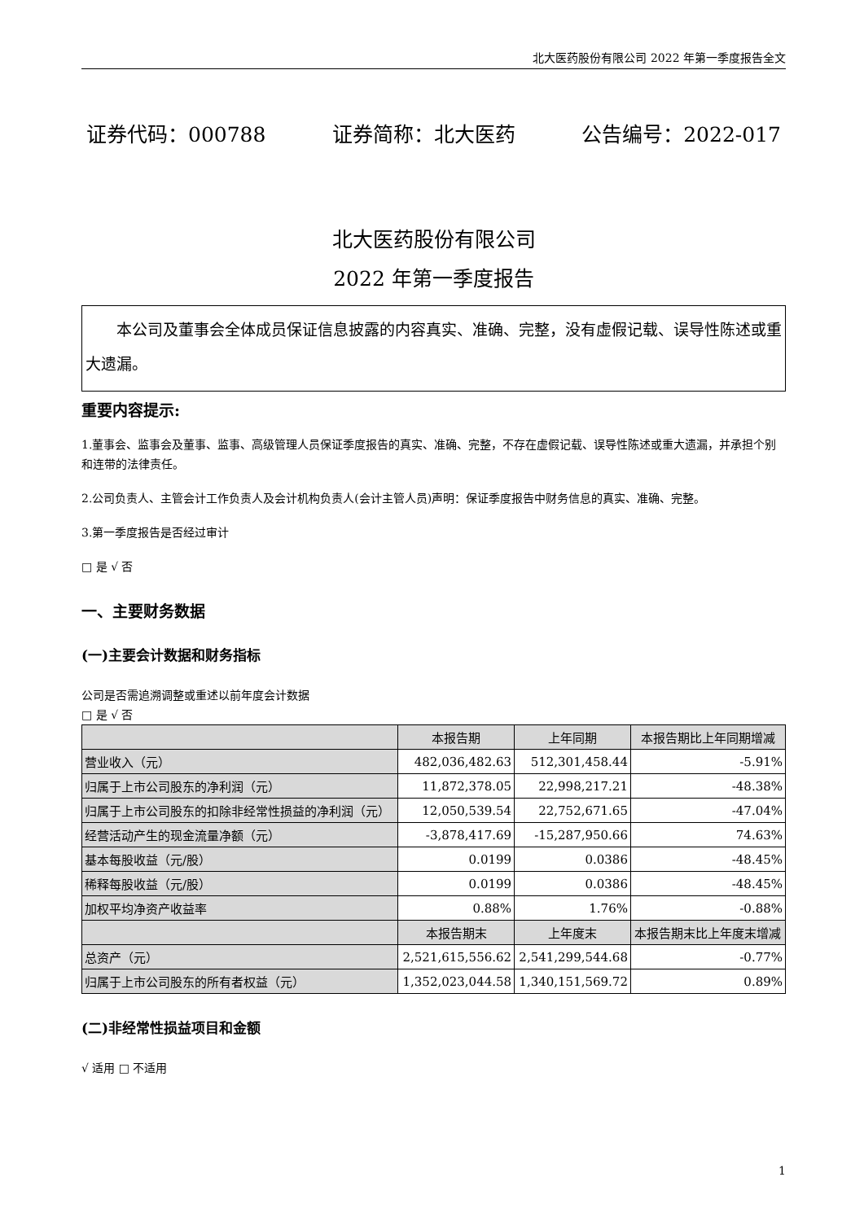北大医药股份有限公司 2022 年第一季度报告全文
证券代码：000788 证券简称：北大医药 公告编号：2022-017
北大医药股份有限公司
2022 年第一季度报告
本公司及董事会全体成员保证信息披露的内容真实、准确、完整，没有虚假记载、误导性陈述或重大遗漏。
重要内容提示:
1.董事会、监事会及董事、监事、高级管理人员保证季度报告的真实、准确、完整，不存在虚假记载、误导性陈述或重大遗漏，并承担个别和连带的法律责任。
2.公司负责人、主管会计工作负责人及会计机构负责人(会计主管人员)声明：保证季度报告中财务信息的真实、准确、完整。
3.第一季度报告是否经过审计
□ 是 √ 否
一、主要财务数据
(一)主要会计数据和财务指标
公司是否需追溯调整或重述以前年度会计数据
□ 是 √ 否
| | 本报告期 | 上年同期 | 本报告期比上年同期增减 |
| --- | --- | --- | --- |
| 营业收入（元） | 482,036,482.63 | 512,301,458.44 | -5.91% |
| 归属于上市公司股东的净利润（元） | 11,872,378.05 | 22,998,217.21 | -48.38% |
| 归属于上市公司股东的扣除非经常性损益的净利润（元） | 12,050,539.54 | 22,752,671.65 | -47.04% |
| 经营活动产生的现金流量净额（元） | -3,878,417.69 | -15,287,950.66 | 74.63% |
| 基本每股收益（元/股） | 0.0199 | 0.0386 | -48.45% |
| 稀释每股收益（元/股） | 0.0199 | 0.0386 | -48.45% |
| 加权平均净资产收益率 | 0.88% | 1.76% | -0.88% |
| | 本报告期末 | 上年度末 | 本报告期末比上年度末增减 |
| 总资产（元） | 2,521,615,556.62 | 2,541,299,544.68 | -0.77% |
| 归属于上市公司股东的所有者权益（元） | 1,352,023,044.58 | 1,340,151,569.72 | 0.89% |
(二)非经常性损益项目和金额
√ 适用 □ 不适用
1